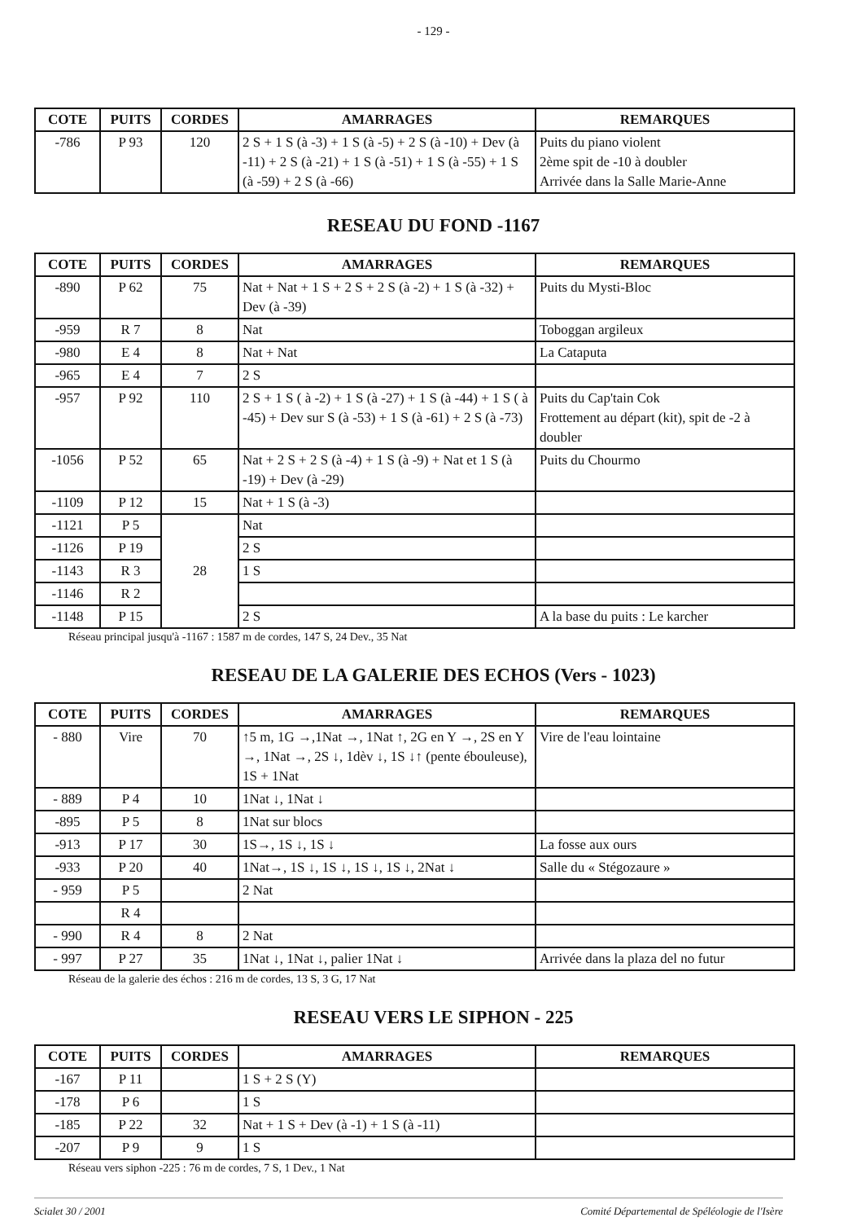- 129 -
| COTE | PUITS | CORDES | AMARRAGES | REMARQUES |
| --- | --- | --- | --- | --- |
| -786 | P 93 | 120 | 2 S + 1 S (à -3) + 1 S (à -5) + 2 S (à -10) + Dev (à -11) + 2 S (à -21) + 1 S (à -51) + 1 S (à -55) + 1 S (à -59) + 2 S (à -66) | Puits du piano violent 2ème spit de -10 à doubler Arrivée dans la Salle Marie-Anne |
RESEAU DU FOND -1167
| COTE | PUITS | CORDES | AMARRAGES | REMARQUES |
| --- | --- | --- | --- | --- |
| -890 | P 62 | 75 | Nat + Nat + 1 S + 2 S + 2 S (à -2) + 1 S (à -32) + Dev (à -39) | Puits du Mysti-Bloc |
| -959 | R 7 | 8 | Nat | Toboggan argileux |
| -980 | E 4 | 8 | Nat + Nat | La Cataputa |
| -965 | E 4 | 7 | 2 S | |
| -957 | P 92 | 110 | 2 S + 1 S ( à -2) + 1 S (à -27) + 1 S (à -44) + 1 S ( à -45) + Dev sur S (à -53) + 1 S (à -61) + 2 S (à -73) | Puits du Cap'tain Cok Frottement au départ (kit), spit de -2 à doubler |
| -1056 | P 52 | 65 | Nat + 2 S + 2 S (à -4) + 1 S (à -9) + Nat et 1 S (à -19) + Dev (à -29) | Puits du Chourmo |
| -1109 | P 12 | 15 | Nat + 1 S (à -3) | |
| -1121 | P 5 | 28 | Nat | |
| -1126 | P 19 | | 2 S | |
| -1143 | R 3 | | 1 S | |
| -1146 | R 2 | | | |
| -1148 | P 15 | | 2 S | A la base du puits : Le karcher |
Réseau principal jusqu'à -1167 : 1587 m de cordes, 147 S, 24 Dev., 35 Nat
RESEAU DE LA GALERIE DES ECHOS (Vers - 1023)
| COTE | PUITS | CORDES | AMARRAGES | REMARQUES |
| --- | --- | --- | --- | --- |
| - 880 | Vire | 70 | ↑5 m, 1G →,1Nat →, 1Nat ↑, 2G en Y →, 2S en Y →, 1Nat →, 2S ↓, 1dèv ↓, 1S ↓↑ (pente ébouleuse), 1S + 1Nat | Vire de l'eau lointaine |
| - 889 | P 4 | 10 | 1Nat ↓, 1Nat ↓ | |
| -895 | P 5 | 8 | 1Nat sur blocs | |
| -913 | P 17 | 30 | 1S→, 1S ↓, 1S ↓ | La fosse aux ours |
| -933 | P 20 | 40 | 1Nat→, 1S ↓, 1S ↓, 1S ↓, 1S ↓, 2Nat ↓ | Salle du « Stégozaure » |
| - 959 | P 5 | | 2 Nat | |
| | R 4 | | | |
| - 990 | R 4 | 8 | 2 Nat | |
| - 997 | P 27 | 35 | 1Nat ↓, 1Nat ↓, palier 1Nat ↓ | Arrivée dans la plaza del no futur |
Réseau de la galerie des échos : 216 m de cordes, 13 S, 3 G, 17 Nat
RESEAU VERS LE SIPHON - 225
| COTE | PUITS | CORDES | AMARRAGES | REMARQUES |
| --- | --- | --- | --- | --- |
| -167 | P 11 | | 1 S + 2 S (Y) | |
| -178 | P 6 | | 1 S | |
| -185 | P 22 | 32 | Nat + 1 S + Dev (à -1) + 1 S (à -11) | |
| -207 | P 9 | 9 | 1 S | |
Réseau vers siphon -225 : 76 m de cordes, 7 S, 1 Dev., 1 Nat
Scialet 30 / 2001 Comité Départemental de Spéléologie de l'Isère